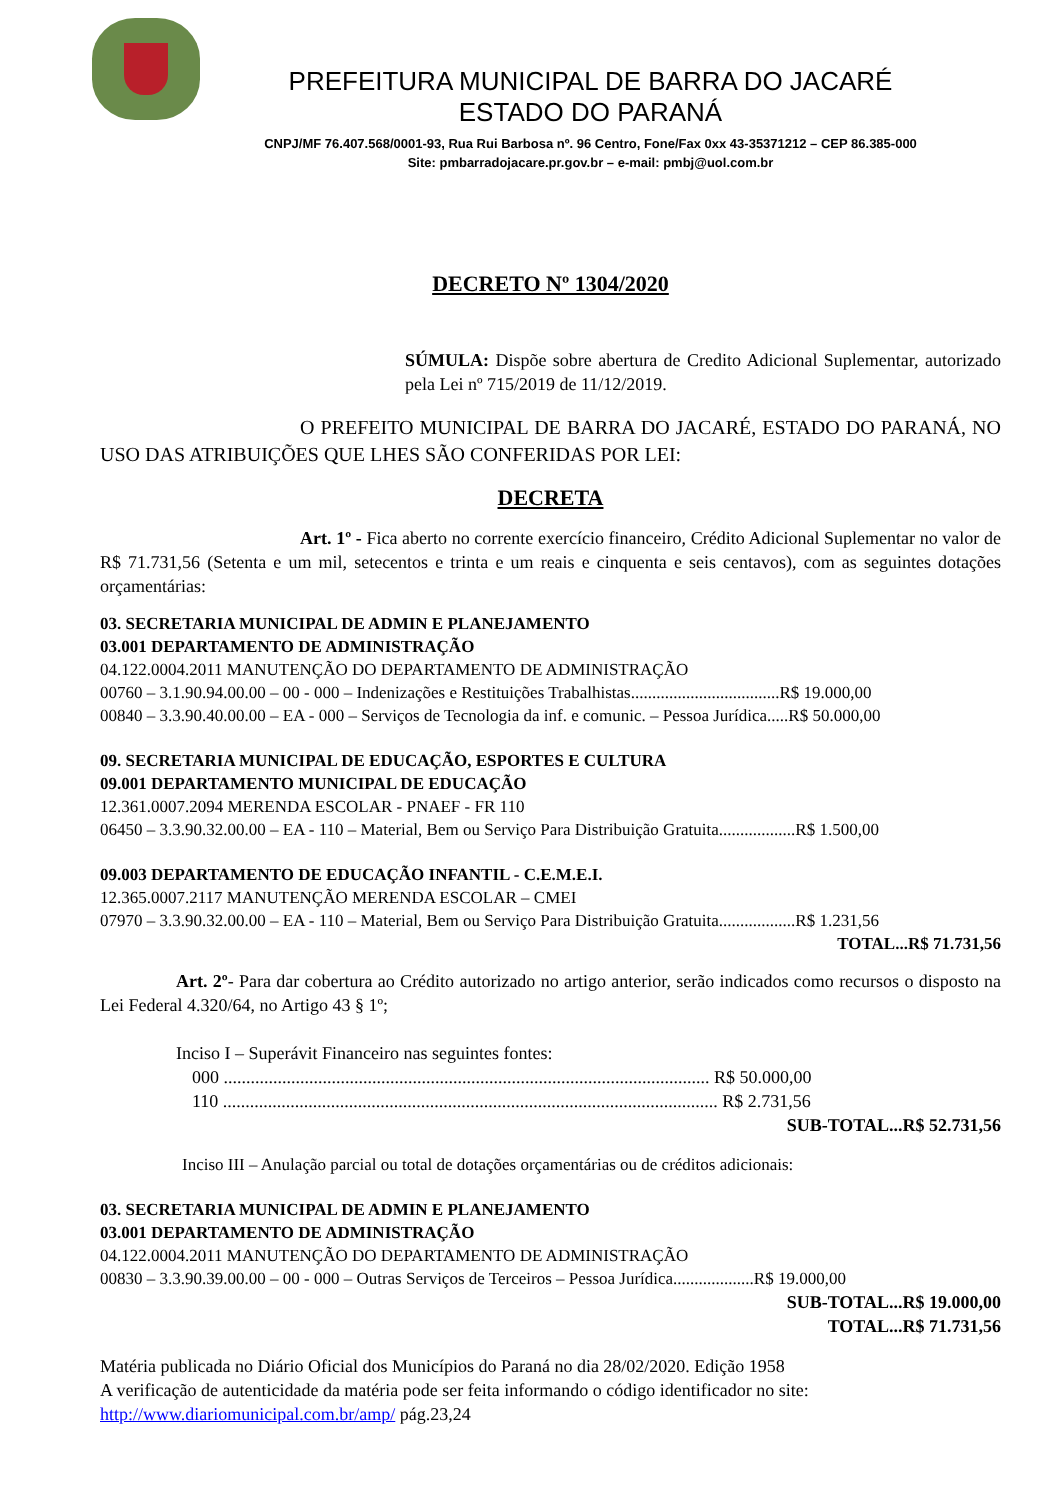PREFEITURA MUNICIPAL DE BARRA DO JACARÉ
ESTADO DO PARANÁ
CNPJ/MF 76.407.568/0001-93, Rua Rui Barbosa nº. 96 Centro, Fone/Fax 0xx 43-35371212 – CEP 86.385-000
Site: pmbarradojacare.pr.gov.br – e-mail: pmbj@uol.com.br
DECRETO Nº 1304/2020
SÚMULA: Dispõe sobre abertura de Credito Adicional Suplementar, autorizado pela Lei nº 715/2019 de 11/12/2019.
O PREFEITO MUNICIPAL DE BARRA DO JACARÉ, ESTADO DO PARANÁ, NO USO DAS ATRIBUIÇÕES QUE LHES SÃO CONFERIDAS POR LEI:
DECRETA
Art. 1º - Fica aberto no corrente exercício financeiro, Crédito Adicional Suplementar no valor de R$ 71.731,56 (Setenta e um mil, setecentos e trinta e um reais e cinquenta e seis centavos), com as seguintes dotações orçamentárias:
03. SECRETARIA MUNICIPAL DE ADMIN E PLANEJAMENTO
03.001 DEPARTAMENTO DE ADMINISTRAÇÃO
04.122.0004.2011 MANUTENÇÃO DO DEPARTAMENTO DE ADMINISTRAÇÃO
00760 – 3.1.90.94.00.00 – 00 - 000 – Indenizações e Restituições Trabalhistas...................................R$ 19.000,00
00840 – 3.3.90.40.00.00 – EA - 000 – Serviços de Tecnologia da inf. e comunic. – Pessoa Jurídica.....R$ 50.000,00
09. SECRETARIA MUNICIPAL DE EDUCAÇÃO, ESPORTES E CULTURA
09.001 DEPARTAMENTO MUNICIPAL DE EDUCAÇÃO
12.361.0007.2094 MERENDA ESCOLAR - PNAEF - FR 110
06450 – 3.3.90.32.00.00 – EA - 110 – Material, Bem ou Serviço Para Distribuição Gratuita..................R$ 1.500,00
09.003 DEPARTAMENTO DE EDUCAÇÃO INFANTIL - C.E.M.E.I.
12.365.0007.2117 MANUTENÇÃO MERENDA ESCOLAR – CMEI
07970 – 3.3.90.32.00.00 – EA - 110 – Material, Bem ou Serviço Para Distribuição Gratuita..................R$ 1.231,56
TOTAL...R$ 71.731,56
Art. 2º- Para dar cobertura ao Crédito autorizado no artigo anterior, serão indicados como recursos o disposto na Lei Federal 4.320/64, no Artigo 43 § 1º;
Inciso I – Superávit Financeiro nas seguintes fontes:
000 ............................................................................................................ R$ 50.000,00
110 .............................................................................................................. R$ 2.731,56
SUB-TOTAL...R$ 52.731,56
Inciso III – Anulação parcial ou total de dotações orçamentárias ou de créditos adicionais:
03. SECRETARIA MUNICIPAL DE ADMIN E PLANEJAMENTO
03.001 DEPARTAMENTO DE ADMINISTRAÇÃO
04.122.0004.2011 MANUTENÇÃO DO DEPARTAMENTO DE ADMINISTRAÇÃO
00830 – 3.3.90.39.00.00 – 00 - 000 – Outras Serviços de Terceiros – Pessoa Jurídica...................R$ 19.000,00
SUB-TOTAL...R$ 19.000,00
TOTAL...R$ 71.731,56
Matéria publicada no Diário Oficial dos Municípios do Paraná no dia 28/02/2020. Edição 1958
A verificação de autenticidade da matéria pode ser feita informando o código identificador no site: http://www.diariomunicipal.com.br/amp/ pág.23,24